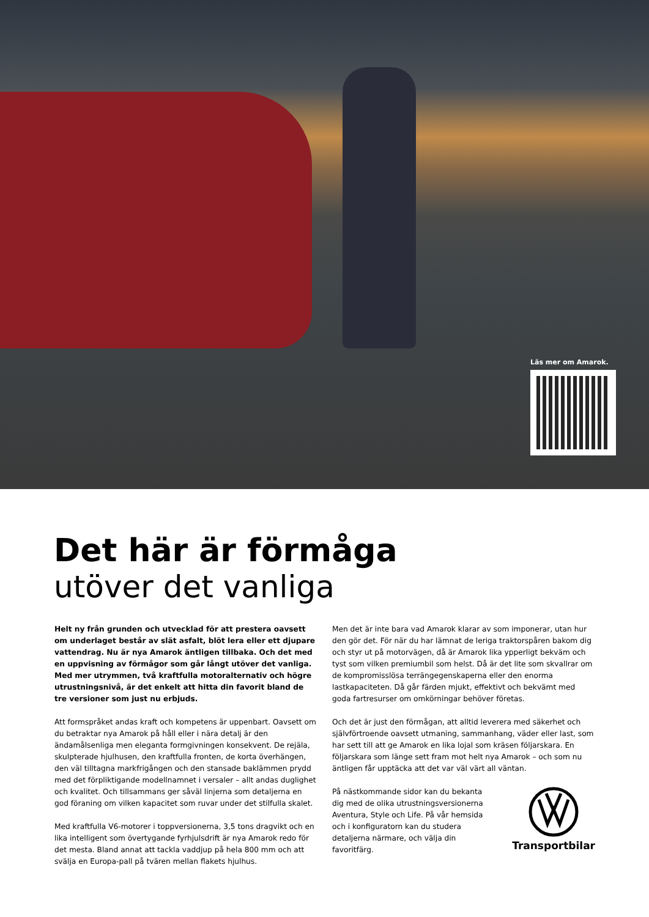Läs mer om Amarok.
Det här är förmåga
utöver det vanliga
Helt ny från grunden och utvecklad för att prestera oavsett om underlaget består av slät asfalt, blöt lera eller ett djupare vattendrag. Nu är nya Amarok äntligen tillbaka. Och det med en uppvisning av förmågor som går långt utöver det vanliga. Med mer utrymmen, två kraftfulla motoralternativ och högre utrustningsnivå, är det enkelt att hitta din favorit bland de tre versioner som just nu erbjuds.
Att formspråket andas kraft och kompetens är uppenbart. Oavsett om du betraktar nya Amarok på håll eller i nära detalj är den ändamålsenliga men eleganta formgivningen konsekvent. De rejäla, skulpterade hjulhusen, den kraftfulla fronten, de korta överhängen, den väl tilltagna markfrigången och den stansade baklämmen prydd med det förpliktigande modellnamnet i versaler – allt andas duglighet och kvalitet. Och tillsammans ger såväl linjerna som detaljerna en god föraning om vilken kapacitet som ruvar under det stilfulla skalet.
Med kraftfulla V6-motorer i toppversionerna, 3,5 tons dragvikt och en lika intelligent som övertygande fyrhjulsdrift är nya Amarok redo för det mesta. Bland annat att tackla vaddjup på hela 800 mm och att svälja en Europa-pall på tvären mellan flakets hjulhus.
Men det är inte bara vad Amarok klarar av som imponerar, utan hur den gör det. För när du har lämnat de leriga traktorspåren bakom dig och styr ut på motorvägen, då är Amarok lika ypperligt bekväm och tyst som vilken premiumbil som helst. Då är det lite som skvallrar om de kompromisslösa terrängegenskaperna eller den enorma lastkapaciteten. Då går färden mjukt, effektivt och bekvämt med goda fartresurser om omkörningar behöver företas.
Och det är just den förmågan, att alltid leverera med säkerhet och självförtroende oavsett utmaning, sammanhang, väder eller last, som har sett till att ge Amarok en lika lojal som kräsen följarskara. En följarskara som länge sett fram mot helt nya Amarok – och som nu äntligen får upptäcka att det var väl värt all väntan.
På nästkommande sidor kan du bekanta dig med de olika utrustningsversionerna Aventura, Style och Life. På vår hemsida och i konfiguratorn kan du studera detaljerna närmare, och välja din favoritfärg.
Transportbilar